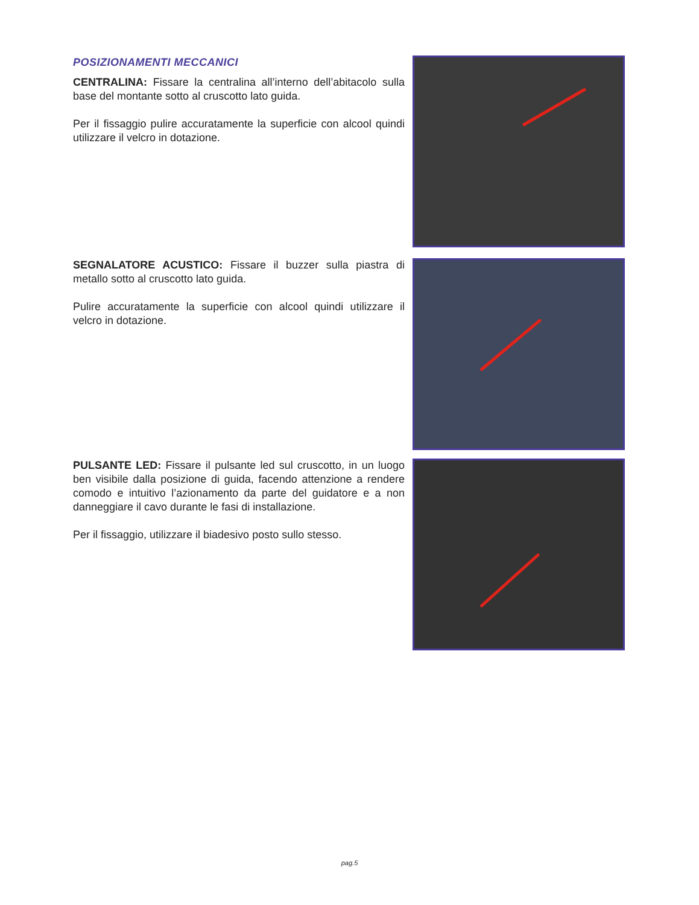POSIZIONAMENTI MECCANICI
CENTRALINA: Fissare la centralina all’interno dell’abitacolo sulla base del montante sotto al cruscotto lato guida.
Per il fissaggio pulire accuratamente la superficie con alcool quindi utilizzare il velcro in dotazione.
SEGNALATORE ACUSTICO: Fissare il buzzer sulla piastra di metallo sotto al cruscotto lato guida.
Pulire accuratamente la superficie con alcool quindi utilizzare il velcro in dotazione.
PULSANTE LED: Fissare il pulsante led sul cruscotto, in un luogo ben visibile dalla posizione di guida, facendo attenzione a rendere comodo e intuitivo l’azionamento da parte del guidatore e a non danneggiare il cavo durante le fasi di installazione.
Per il fissaggio, utilizzare il biadesivo posto sullo stesso.
pag.5